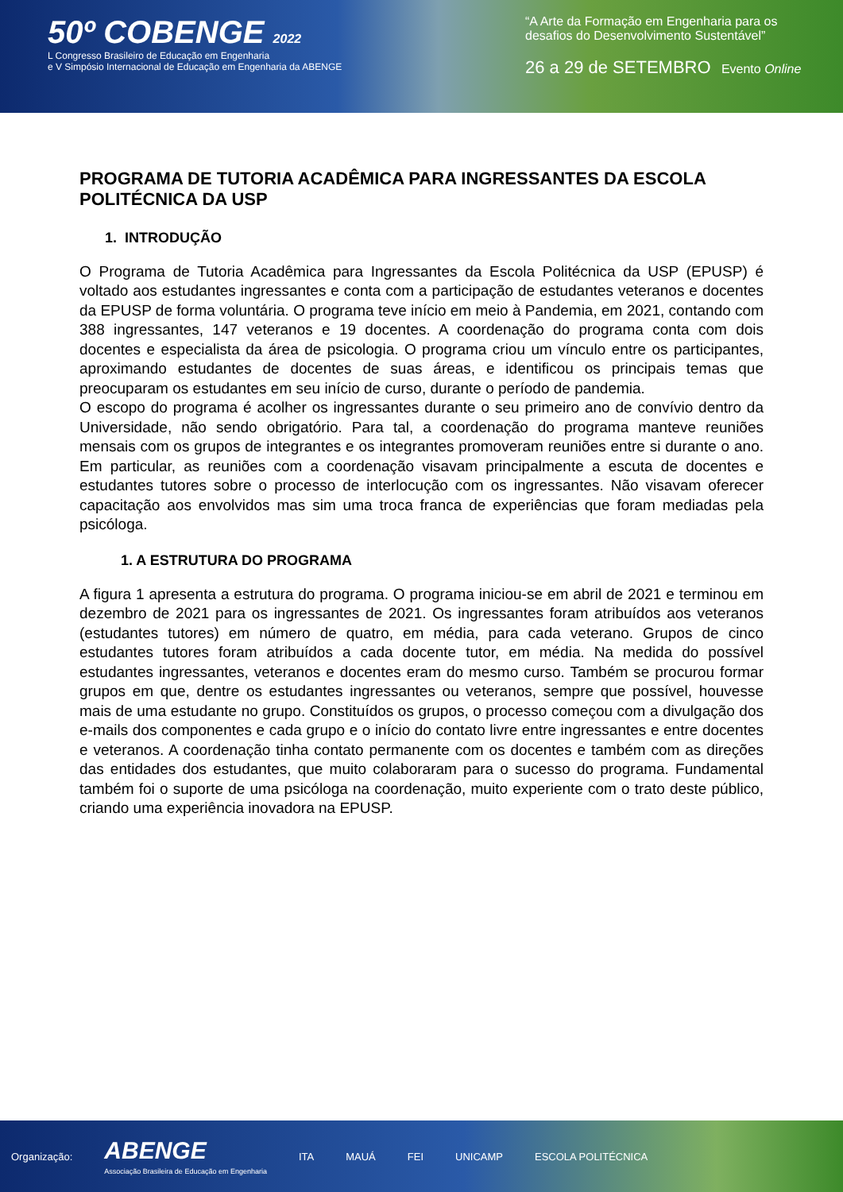50º COBENGE 2022
L Congresso Brasileiro de Educação em Engenharia
e V Simpósio Internacional de Educação em Engenharia da ABENGE
“A Arte da Formação em Engenharia para os desafios do Desenvolvimento Sustentável”
26 a 29 de SETEMBRO Evento Online
PROGRAMA DE TUTORIA ACADÊMICA PARA INGRESSANTES DA ESCOLA POLITÉCNICA DA USP
1. INTRODUÇÃO
O Programa de Tutoria Acadêmica para Ingressantes da Escola Politécnica da USP (EPUSP) é voltado aos estudantes ingressantes e conta com a participação de estudantes veteranos e docentes da EPUSP de forma voluntária. O programa teve início em meio à Pandemia, em 2021, contando com 388 ingressantes, 147 veteranos e 19 docentes. A coordenação do programa conta com dois docentes e especialista da área de psicologia. O programa criou um vínculo entre os participantes, aproximando estudantes de docentes de suas áreas, e identificou os principais temas que preocuparam os estudantes em seu início de curso, durante o período de pandemia.
O escopo do programa é acolher os ingressantes durante o seu primeiro ano de convívio dentro da Universidade, não sendo obrigatório. Para tal, a coordenação do programa manteve reuniões mensais com os grupos de integrantes e os integrantes promoveram reuniões entre si durante o ano. Em particular, as reuniões com a coordenação visavam principalmente a escuta de docentes e estudantes tutores sobre o processo de interlocução com os ingressantes. Não visavam oferecer capacitação aos envolvidos mas sim uma troca franca de experiências que foram mediadas pela psicóloga.
1. A ESTRUTURA DO PROGRAMA
A figura 1 apresenta a estrutura do programa. O programa iniciou-se em abril de 2021 e terminou em dezembro de 2021 para os ingressantes de 2021. Os ingressantes foram atribuídos aos veteranos (estudantes tutores) em número de quatro, em média, para cada veterano. Grupos de cinco estudantes tutores foram atribuídos a cada docente tutor, em média. Na medida do possível estudantes ingressantes, veteranos e docentes eram do mesmo curso. Também se procurou formar grupos em que, dentre os estudantes ingressantes ou veteranos, sempre que possível, houvesse mais de uma estudante no grupo. Constituídos os grupos, o processo começou com a divulgação dos e-mails dos componentes e cada grupo e o início do contato livre entre ingressantes e entre docentes e veteranos. A coordenação tinha contato permanente com os docentes e também com as direções das entidades dos estudantes, que muito colaboraram para o sucesso do programa. Fundamental também foi o suporte de uma psicóloga na coordenação, muito experiente com o trato deste público, criando uma experiência inovadora na EPUSP.
Organização: ABENGE
Associação Brasileira de Educação em Engenharia ITA MAUÁ FEI UNICAMP ESCOLA POLITÉCNICA